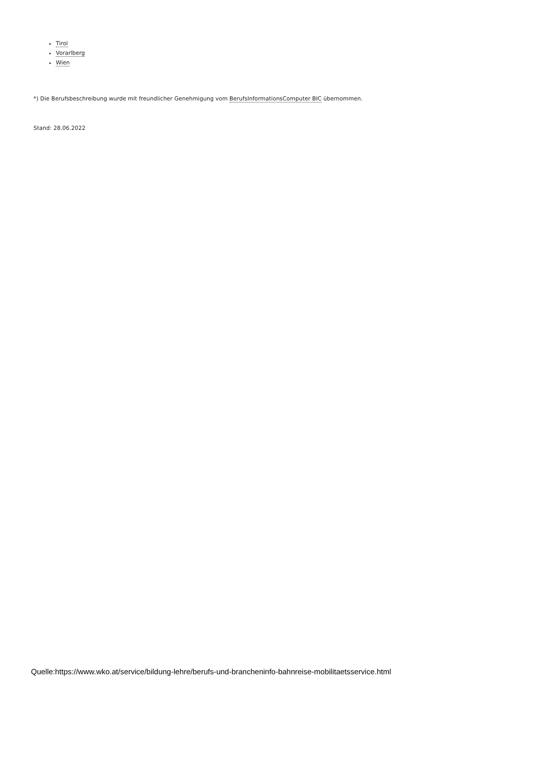Tirol
Vorarlberg
Wien
*) Die Berufsbeschreibung wurde mit freundlicher Genehmigung vom BerufsInformationsComputer BIC übernommen.
Stand: 28.06.2022
Quelle:https://www.wko.at/service/bildung-lehre/berufs-und-brancheninfo-bahnreise-mobilitaetsservice.html